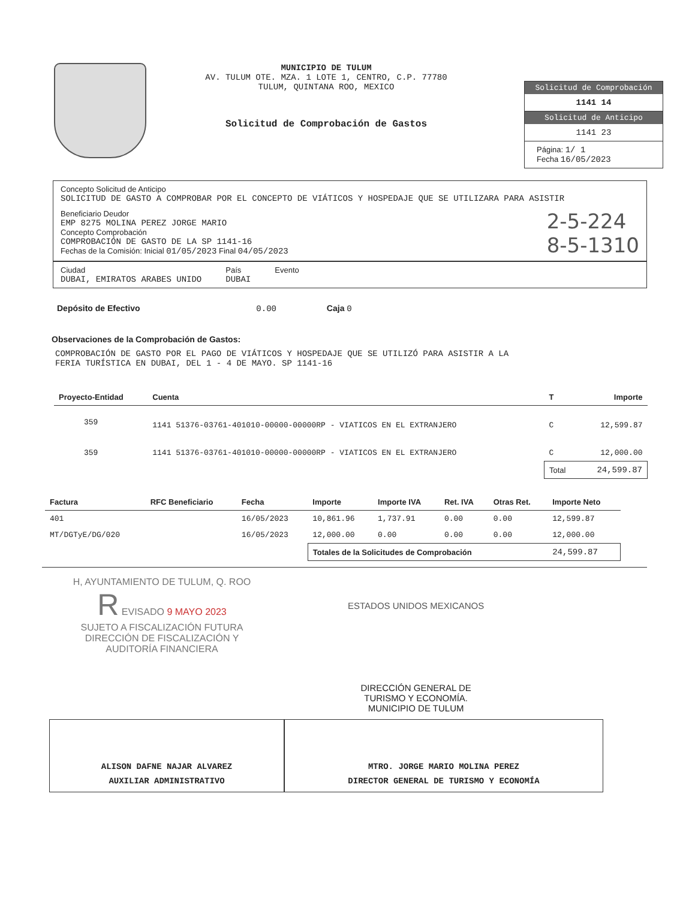MUNICIPIO DE TULUM
AV. TULUM OTE. MZA. 1 LOTE 1, CENTRO, C.P. 77780
TULUM, QUINTANA ROO, MEXICO
Solicitud de Comprobación de Gastos
Solicitud de Comprobación
1141 14
Solicitud de Anticipo
1141 23
Página: 1/ 1
Fecha 16/05/2023
Concepto Solicitud de Anticipo
SOLICITUD DE GASTO A COMPROBAR POR EL CONCEPTO DE VIÁTICOS Y HOSPEDAJE QUE SE UTILIZARA PARA ASISTIR
Beneficiario Deudor
EMP 8275 MOLINA PEREZ JORGE MARIO
Concepto Comprobación
COMPROBACIÓN DE GASTO DE LA SP 1141-16
Fechas de la Comisión: Inicial 01/05/2023 Final 04/05/2023
2-5-224
8-5-1310
Ciudad
DUBAI, EMIRATOS ARABES UNIDO
País
DUBAI
Evento
Depósito de Efectivo 0.00 Caja 0
Observaciones de la Comprobación de Gastos:
COMPROBACIÓN DE GASTO POR EL PAGO DE VIÁTICOS Y HOSPEDAJE QUE SE UTILIZÓ PARA ASISTIR A LA FERIA TURÍSTICA EN DUBAI, DEL 1 - 4 DE MAYO. SP 1141-16
| Proyecto-Entidad | Cuenta | T | Importe |
| --- | --- | --- | --- |
| 359 | 1141 51376-03761-401010-00000-00000RP - VIATICOS EN EL EXTRANJERO | C | 12,599.87 |
| 359 | 1141 51376-03761-401010-00000-00000RP - VIATICOS EN EL EXTRANJERO | C | 12,000.00 |
| | | Total | 24,599.87 |
| Factura | RFC Beneficiario | Fecha | Importe | Importe IVA | Ret. IVA | Otras Ret. | Importe Neto |
| --- | --- | --- | --- | --- | --- | --- | --- |
| 401 | | 16/05/2023 | 10,861.96 | 1,737.91 | 0.00 | 0.00 | 12,599.87 |
| MT/DGTyE/DG/020 | | 16/05/2023 | 12,000.00 | 0.00 | 0.00 | 0.00 | 12,000.00 |
| | | | Totales de la Solicitudes de Comprobación | | | | 24,599.87 |
H, AYUNTAMIENTO DE TULUM, Q. ROO
R EVISADO 9 MAYO 2023
SUJETO A FISCALIZACIÓN FUTURA
DIRECCIÓN DE FISCALIZACIÓN Y
AUDITORÍA FINANCIERA
ESTADOS UNIDOS MEXICANOS
DIRECCIÓN GENERAL DE
TURISMO Y ECONOMÍA.
MUNICIPIO DE TULUM
ALISON DAFNE NAJAR ALVAREZ
AUXILIAR ADMINISTRATIVO
MTRO. JORGE MARIO MOLINA PEREZ
DIRECTOR GENERAL DE TURISMO Y ECONOMÍA